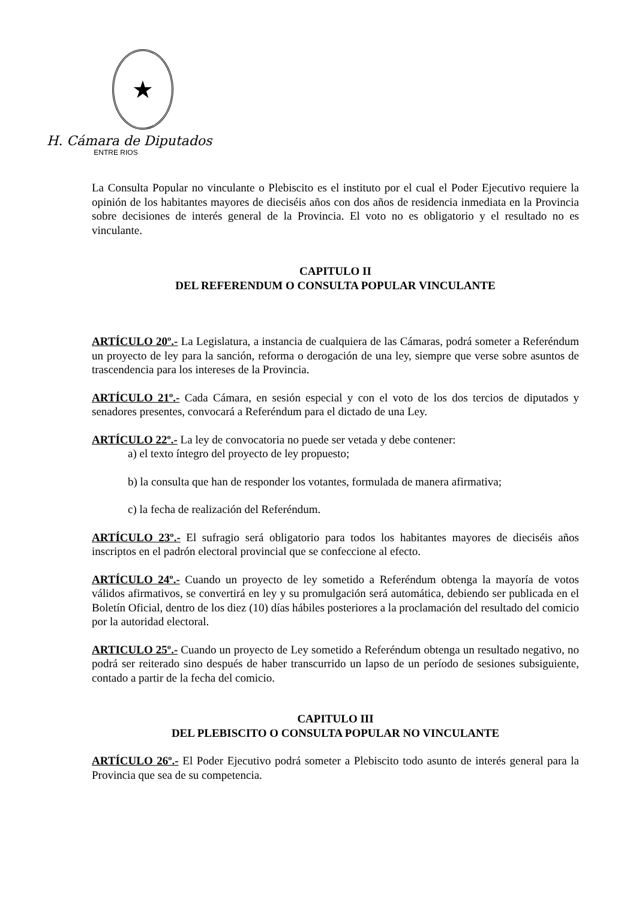★
H. Cámara de Diputados
ENTRE RIOS
La Consulta Popular no vinculante o Plebiscito es el instituto por el cual el Poder Ejecutivo requiere la opinión de los habitantes mayores de dieciséis años con dos años de residencia inmediata en la Provincia sobre decisiones de interés general de la Provincia. El voto no es obligatorio y el resultado no es vinculante.
CAPITULO II
DEL REFERENDUM O CONSULTA POPULAR VINCULANTE
ARTÍCULO 20º.- La Legislatura, a instancia de cualquiera de las Cámaras, podrá someter a Referéndum un proyecto de ley para la sanción, reforma o derogación de una ley, siempre que verse sobre asuntos de trascendencia para los intereses de la Provincia.
ARTÍCULO 21º.- Cada Cámara, en sesión especial y con el voto de los dos tercios de diputados y senadores presentes, convocará a Referéndum para el dictado de una Ley.
ARTÍCULO 22º.- La ley de convocatoria no puede ser vetada y debe contener:
a) el texto íntegro del proyecto de ley propuesto;
b) la consulta que han de responder los votantes, formulada de manera afirmativa;
c) la fecha de realización del Referéndum.
ARTÍCULO 23º.- El sufragio será obligatorio para todos los habitantes mayores de dieciséis años inscriptos en el padrón electoral provincial que se confeccione al efecto.
ARTÍCULO 24º.- Cuando un proyecto de ley sometido a Referéndum obtenga la mayoría de votos válidos afirmativos, se convertirá en ley y su promulgación será automática, debiendo ser publicada en el Boletín Oficial, dentro de los diez (10) días hábiles posteriores a la proclamación del resultado del comicio por la autoridad electoral.
ARTICULO 25º.- Cuando un proyecto de Ley sometido a Referéndum obtenga un resultado negativo, no podrá ser reiterado sino después de haber transcurrido un lapso de un período de sesiones subsiguiente, contado a partir de la fecha del comicio.
CAPITULO III
DEL PLEBISCITO O CONSULTA POPULAR NO VINCULANTE
ARTÍCULO 26º.- El Poder Ejecutivo podrá someter a Plebiscito todo asunto de interés general para la Provincia que sea de su competencia.